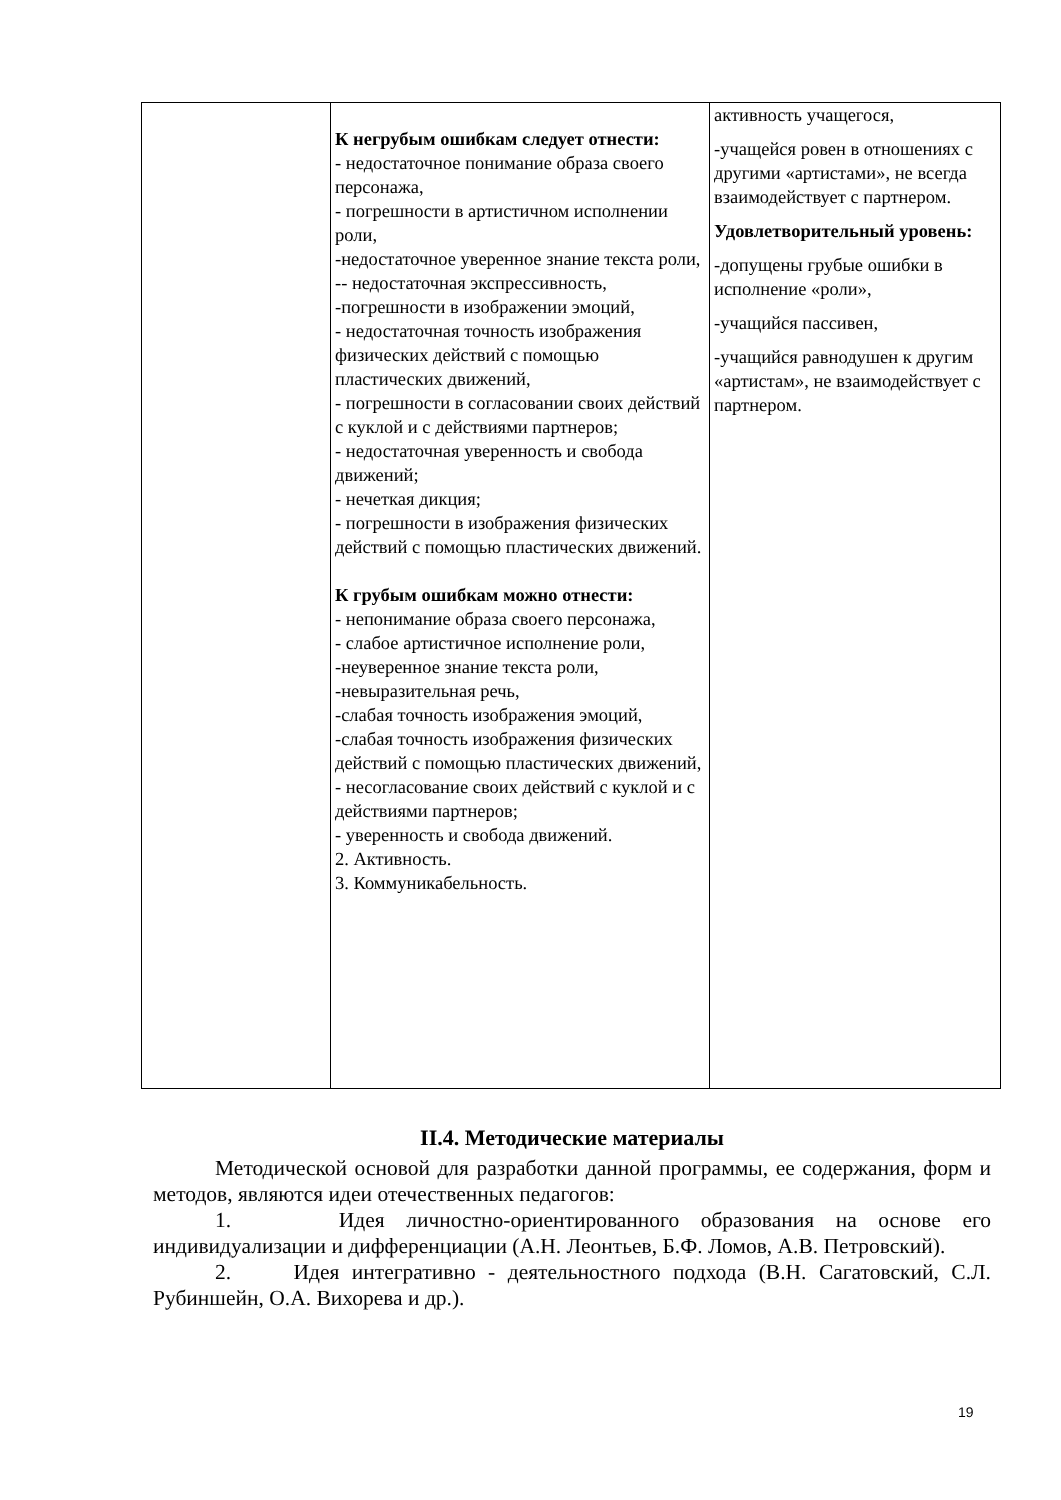| | К негрубым ошибкам следует отнести: - недостаточное понимание образа своего персонажа, - погрешности в артистичном исполнении роли, -недостаточное уверенное знание текста роли, -- недостаточная экспрессивность, -погрешности в изображении эмоций, - недостаточная точность изображения физических действий с помощью пластических движений, - погрешности в согласовании своих действий с куклой и с действиями партнеров; - недостаточная уверенность и свобода движений; - нечеткая дикция; - погрешности в изображения физических действий с помощью пластических движений. К грубым ошибкам можно отнести: - непонимание образа своего персонажа, - слабое артистичное исполнение роли, -неуверенное знание текста роли, -невыразительная речь, -слабая точность изображения эмоций, -слабая точность изображения физических действий с помощью пластических движений, - несогласование своих действий с куклой и с действиями партнеров; - уверенность и свобода движений. 2. Активность. 3. Коммуникабельность. | активность учащегося, -учащейся ровен в отношениях с другими «артистами», не всегда взаимодействует с партнером. Удовлетворительный уровень: -допущены грубые ошибки в исполнение «роли», -учащийся пассивен, -учащийся равнодушен к другим «артистам», не взаимодействует с партнером. |
II.4. Методические материалы
Методической основой для разработки данной программы, ее содержания, форм и методов, являются идеи отечественных педагогов:
1. Идея личностно-ориентированного образования на основе его индивидуализации и дифференциации (А.Н. Леонтьев, Б.Ф. Ломов, А.В. Петровский).
2. Идея интегративно - деятельностного подхода (В.Н. Сагатовский, С.Л. Рубиншейн, О.А. Вихорева и др.).
19